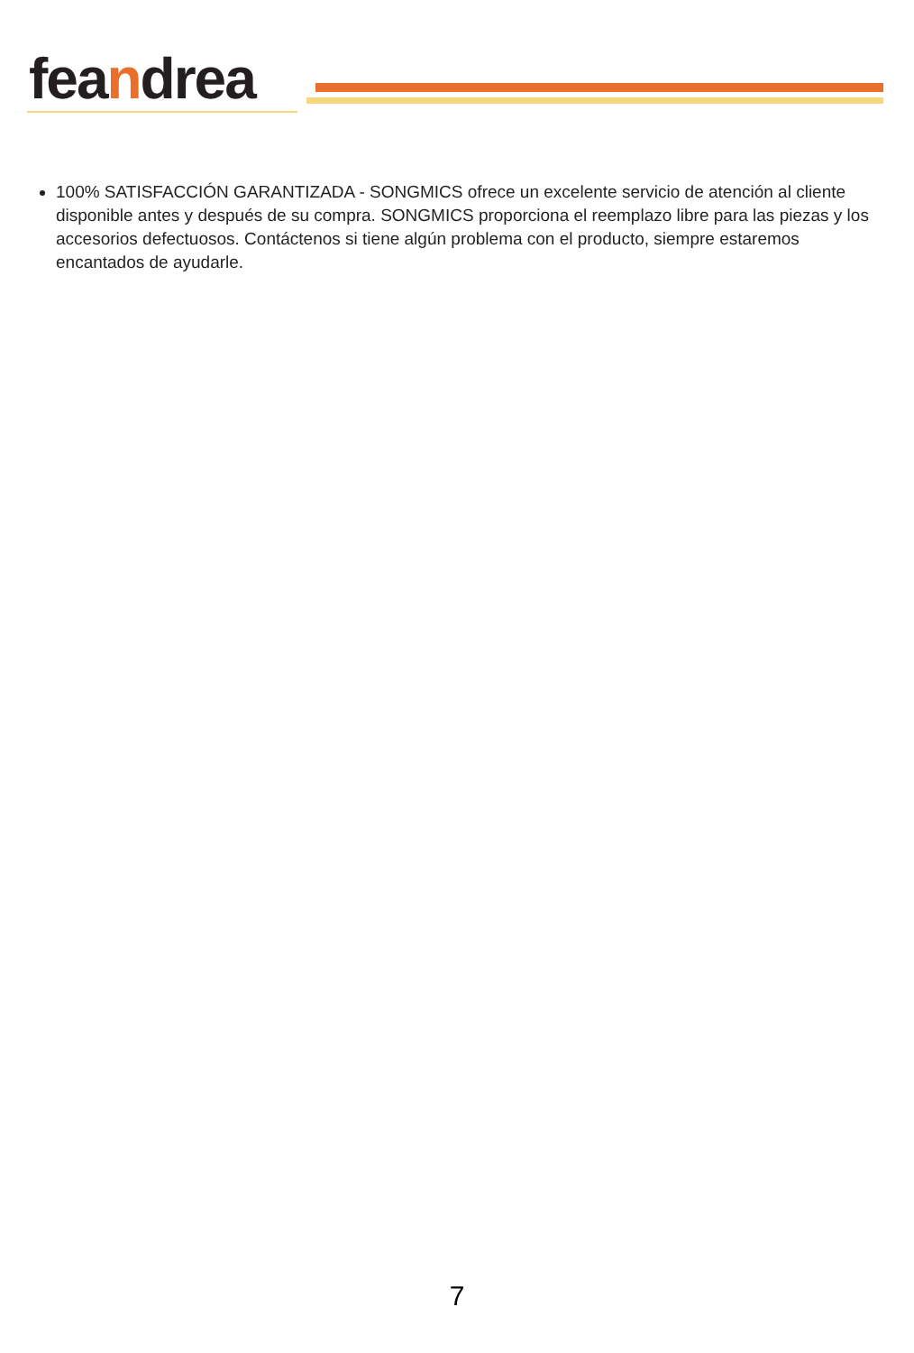feandrea
100% SATISFACCIÓN GARANTIZADA - SONGMICS ofrece un excelente servicio de atención al cliente disponible antes y después de su compra. SONGMICS proporciona el reemplazo libre para las piezas y los accesorios defectuosos. Contáctenos si tiene algún problema con el producto, siempre estaremos encantados de ayudarle.
7